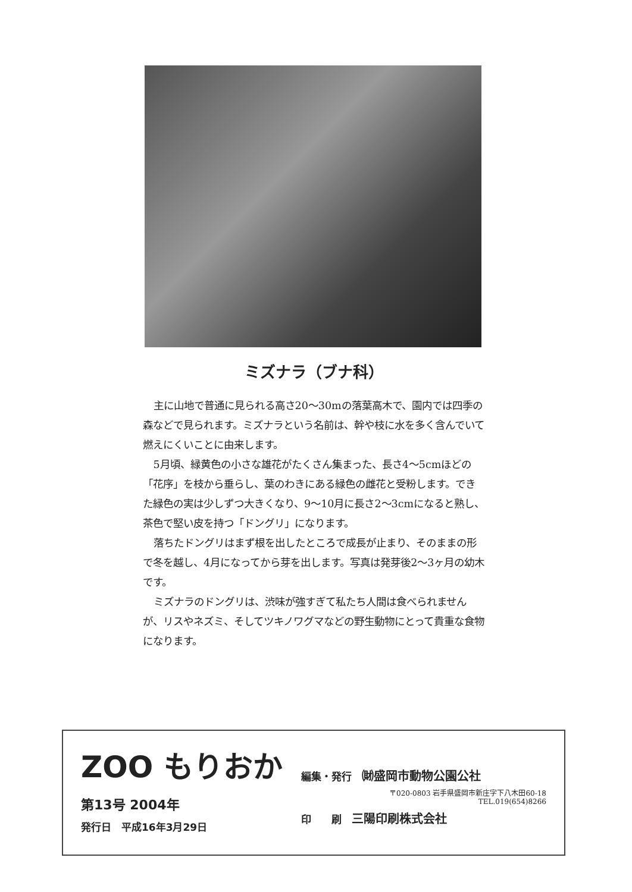ミズナラ（ブナ科）
主に山地で普通に見られる高さ20～30mの落葉高木で、園内では四季の森などで見られます。ミズナラという名前は、幹や枝に水を多く含んでいて燃えにくいことに由来します。
5月頃、緑黄色の小さな雄花がたくさん集まった、長さ4～5cmほどの「花序」を枝から垂らし、葉のわきにある緑色の雌花と受粉します。できた緑色の実は少しずつ大きくなり、9～10月に長さ2～3cmになると熟し、茶色で堅い皮を持つ「ドングリ」になります。
落ちたドングリはまず根を出したところで成長が止まり、そのままの形で冬を越し、4月になってから芽を出します。写真は発芽後2～3ヶ月の幼木です。
ミズナラのドングリは、渋味が強すぎて私たち人間は食べられませんが、リスやネズミ、そしてツキノワグマなどの野生動物にとって貴重な食物になります。
ZOO もりおか
第13号 2004年
発行日　平成16年3月29日
編集・発行　㈶盛岡市動物公園公社
〒020-0803 岩手県盛岡市新庄字下八木田60-18
TEL.019(654)8266
印　　刷　三陽印刷株式会社